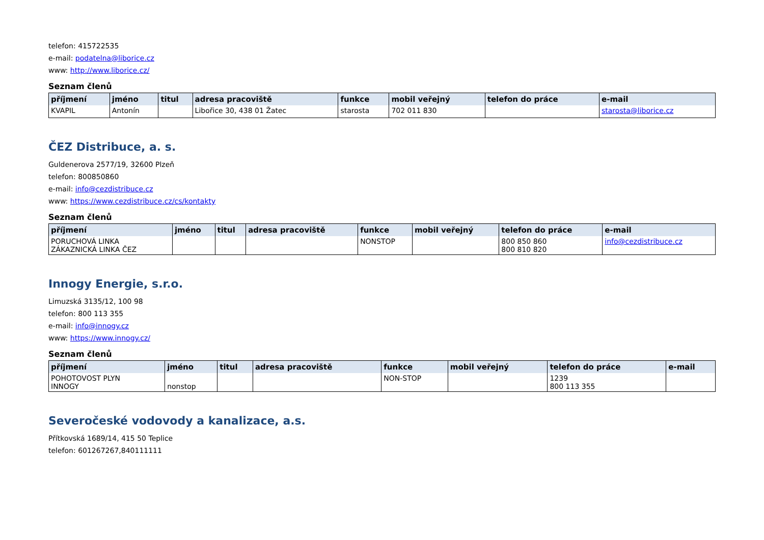telefon: 415722535
e-mail: podatelna@liborice.cz
www: http://www.liborice.cz/
Seznam členů
| příjmení | jméno | titul | adresa pracoviště | funkce | mobil veřejný | telefon do práce | e-mail |
| --- | --- | --- | --- | --- | --- | --- | --- |
| KVAPIL | Antonín | | Libořice 30, 438 01 Žatec | starosta | 702 011 830 | | starosta@liborice.cz |
ČEZ Distribuce, a. s.
Guldenerova 2577/19, 32600 Plzeň
telefon: 800850860
e-mail: info@cezdistribuce.cz
www: https://www.cezdistribuce.cz/cs/kontakty
Seznam členů
| příjmení | jméno | titul | adresa pracoviště | funkce | mobil veřejný | telefon do práce | e-mail |
| --- | --- | --- | --- | --- | --- | --- | --- |
| PORUCHOVÁ LINKA ZÁKAZNICKÁ LINKA ČEZ | | | | NONSTOP | | 800 850 860 800 810 820 | info@cezdistribuce.cz |
Innogy Energie, s.r.o.
Limuzská 3135/12, 100 98
telefon: 800 113 355
e-mail: info@innogy.cz
www: https://www.innogy.cz/
Seznam členů
| příjmení | jméno | titul | adresa pracoviště | funkce | mobil veřejný | telefon do práce | e-mail |
| --- | --- | --- | --- | --- | --- | --- | --- |
| POHOTOVOST PLYN INNOGY | nonstop | | | NON-STOP | | 1239 800 113 355 | |
Severočeské vodovody a kanalizace, a.s.
Přítkovská 1689/14, 415 50 Teplice
telefon: 601267267,840111111